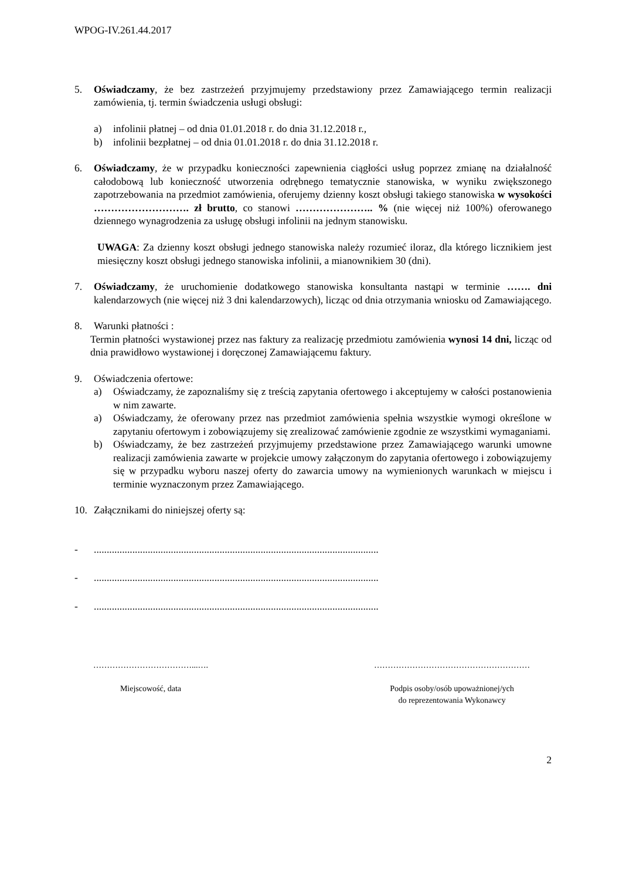WPOG-IV.261.44.2017
5. Oświadczamy, że bez zastrzeżeń przyjmujemy przedstawiony przez Zamawiającego termin realizacji zamówienia, tj. termin świadczenia usługi obsługi:
a) infolinii płatnej – od dnia 01.01.2018 r. do dnia 31.12.2018 r.,
b) infolinii bezpłatnej – od dnia 01.01.2018 r. do dnia 31.12.2018 r.
6. Oświadczamy, że w przypadku konieczności zapewnienia ciągłości usług poprzez zmianę na działalność całodobową lub konieczność utworzenia odrębnego tematycznie stanowiska, w wyniku zwiększonego zapotrzebowania na przedmiot zamówienia, oferujemy dzienny koszt obsługi takiego stanowiska w wysokości ………………………. zł brutto, co stanowi ………………….. % (nie więcej niż 100%) oferowanego dziennego wynagrodzenia za usługę obsługi infolinii na jednym stanowisku.
UWAGA: Za dzienny koszt obsługi jednego stanowiska należy rozumieć iloraz, dla którego licznikiem jest miesięczny koszt obsługi jednego stanowiska infolinii, a mianownikiem 30 (dni).
7. Oświadczamy, że uruchomienie dodatkowego stanowiska konsultanta nastąpi w terminie ……. dni kalendarzowych (nie więcej niż 3 dni kalendarzowych), licząc od dnia otrzymania wniosku od Zamawiającego.
8. Warunki płatności :
Termin płatności wystawionej przez nas faktury za realizację przedmiotu zamówienia wynosi 14 dni, licząc od dnia prawidłowo wystawionej i doręczonej Zamawiającemu faktury.
9. Oświadczenia ofertowe:
a) Oświadczamy, że zapoznaliśmy się z treścią zapytania ofertowego i akceptujemy w całości postanowienia w nim zawarte.
a) Oświadczamy, że oferowany przez nas przedmiot zamówienia spełnia wszystkie wymogi określone w zapytaniu ofertowym i zobowiązujemy się zrealizować zamówienie zgodnie ze wszystkimi wymaganiami.
b) Oświadczamy, że bez zastrzeżeń przyjmujemy przedstawione przez Zamawiającego warunki umowne realizacji zamówienia zawarte w projekcie umowy załączonym do zapytania ofertowego i zobowiązujemy się w przypadku wyboru naszej oferty do zawarcia umowy na wymienionych warunkach w miejscu i terminie wyznaczonym przez Zamawiającego.
10. Załącznikami do niniejszej oferty są:
-...............................................................................................................
-...............................................................................................................
-...............................................................................................................
………………………………...….
Miejscowość, data
…………………………………………………
Podpis osoby/osób upoważnionej/ych
do reprezentowania Wykonawcy
2